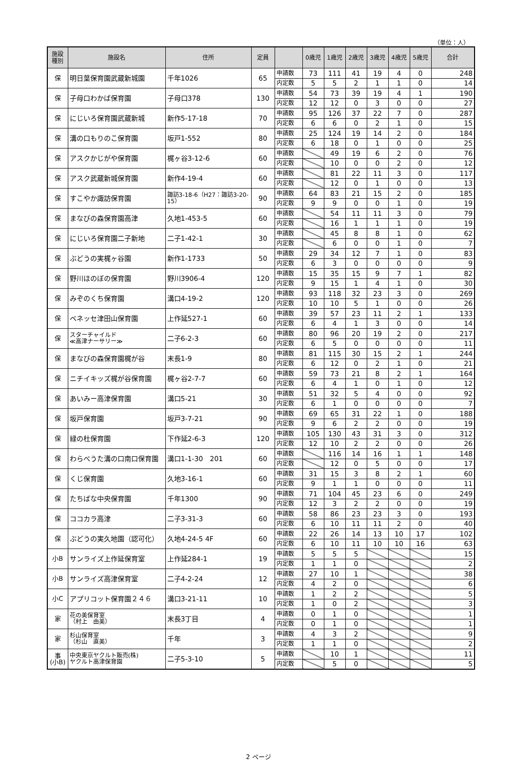（単位：人）
| 施設 種別 | 施設名 | 住所 | 定員 | | 0歳児 | 1歳児 | 2歳児 | 3歳児 | 4歳児 | 5歳児 | 合計 |
| --- | --- | --- | --- | --- | --- | --- | --- | --- | --- | --- | --- |
| 保 | 明日葉保育園武蔵新城園 | 千年1026 | 65 | 申請数 | 73 | 111 | 41 | 19 | 4 | 0 | 248 |
| | | | | 内定数 | 5 | 5 | 2 | 1 | 1 | 0 | 14 |
| 保 | 子母口わかば保育園 | 子母口378 | 130 | 申請数 | 54 | 73 | 39 | 19 | 4 | 1 | 190 |
| | | | | 内定数 | 12 | 12 | 0 | 3 | 0 | 0 | 27 |
| 保 | にじいろ保育園武蔵新城 | 新作5-17-18 | 70 | 申請数 | 95 | 126 | 37 | 22 | 7 | 0 | 287 |
| | | | | 内定数 | 6 | 6 | 0 | 2 | 1 | 0 | 15 |
| 保 | 溝の口もりのこ保育園 | 坂戸1-552 | 80 | 申請数 | 25 | 124 | 19 | 14 | 2 | 0 | 184 |
| | | | | 内定数 | 6 | 18 | 0 | 1 | 0 | 0 | 25 |
| 保 | アスクかじがや保育園 | 梶ヶ谷3-12-6 | 60 | 申請数 | | 49 | 19 | 6 | 2 | 0 | 76 |
| | | | | 内定数 | | 10 | 0 | 0 | 2 | 0 | 12 |
| 保 | アスク武蔵新城保育園 | 新作4-19-4 | 60 | 申請数 | | 81 | 22 | 11 | 3 | 0 | 117 |
| | | | | 内定数 | | 12 | 0 | 1 | 0 | 0 | 13 |
| 保 | すこやか諏訪保育園 | 諏訪3-18-6（H27：諏訪3-20-15） | 90 | 申請数 | 64 | 83 | 21 | 15 | 2 | 0 | 185 |
| | | | | 内定数 | 9 | 9 | 0 | 0 | 1 | 0 | 19 |
| 保 | まなびの森保育園高津 | 久地1-453-5 | 60 | 申請数 | | 54 | 11 | 11 | 3 | 0 | 79 |
| | | | | 内定数 | | 16 | 1 | 1 | 1 | 0 | 19 |
| 保 | にじいろ保育園二子新地 | 二子1-42-1 | 30 | 申請数 | | 45 | 8 | 8 | 1 | 0 | 62 |
| | | | | 内定数 | | 6 | 0 | 0 | 1 | 0 | 7 |
| 保 | ぶどうの実梶ヶ谷園 | 新作1-1733 | 50 | 申請数 | 29 | 34 | 12 | 7 | 1 | 0 | 83 |
| | | | | 内定数 | 6 | 3 | 0 | 0 | 0 | 0 | 9 |
| 保 | 野川ほのぼの保育園 | 野川3906-4 | 120 | 申請数 | 15 | 35 | 15 | 9 | 7 | 1 | 82 |
| | | | | 内定数 | 9 | 15 | 1 | 4 | 1 | 0 | 30 |
| 保 | みぞのくち保育園 | 溝口4-19-2 | 120 | 申請数 | 93 | 118 | 32 | 23 | 3 | 0 | 269 |
| | | | | 内定数 | 10 | 10 | 5 | 1 | 0 | 0 | 26 |
| 保 | ベネッセ津田山保育園 | 上作延527-1 | 60 | 申請数 | 39 | 57 | 23 | 11 | 2 | 1 | 133 |
| | | | | 内定数 | 6 | 4 | 1 | 3 | 0 | 0 | 14 |
| 保 | スターチャイルド ≪高津ナーサリー≫ | 二子6-2-3 | 60 | 申請数 | 80 | 96 | 20 | 19 | 2 | 0 | 217 |
| | | | | 内定数 | 6 | 5 | 0 | 0 | 0 | 0 | 11 |
| 保 | まなびの森保育園梶が谷 | 末長1-9 | 80 | 申請数 | 81 | 115 | 30 | 15 | 2 | 1 | 244 |
| | | | | 内定数 | 6 | 12 | 0 | 2 | 1 | 0 | 21 |
| 保 | ニチイキッズ梶が谷保育園 | 梶ヶ谷2-7-7 | 60 | 申請数 | 59 | 73 | 21 | 8 | 2 | 1 | 164 |
| | | | | 内定数 | 6 | 4 | 1 | 0 | 1 | 0 | 12 |
| 保 | あいみー高津保育園 | 溝口5-21 | 30 | 申請数 | 51 | 32 | 5 | 4 | 0 | 0 | 92 |
| | | | | 内定数 | 6 | 1 | 0 | 0 | 0 | 0 | 7 |
| 保 | 坂戸保育園 | 坂戸3-7-21 | 90 | 申請数 | 69 | 65 | 31 | 22 | 1 | 0 | 188 |
| | | | | 内定数 | 9 | 6 | 2 | 2 | 0 | 0 | 19 |
| 保 | 緑の杜保育園 | 下作延2-6-3 | 120 | 申請数 | 105 | 130 | 43 | 31 | 3 | 0 | 312 |
| | | | | 内定数 | 12 | 10 | 2 | 2 | 0 | 0 | 26 |
| 保 | わらべうた溝の口南口保育園 | 溝口1-1-30 201 | 60 | 申請数 | | 116 | 14 | 16 | 1 | 1 | 148 |
| | | | | 内定数 | | 12 | 0 | 5 | 0 | 0 | 17 |
| 保 | くじ保育園 | 久地3-16-1 | 60 | 申請数 | 31 | 15 | 3 | 8 | 2 | 1 | 60 |
| | | | | 内定数 | 9 | 1 | 1 | 0 | 0 | 0 | 11 |
| 保 | たちばな中央保育園 | 千年1300 | 90 | 申請数 | 71 | 104 | 45 | 23 | 6 | 0 | 249 |
| | | | | 内定数 | 12 | 3 | 2 | 2 | 0 | 0 | 19 |
| 保 | ココカラ高津 | 二子3-31-3 | 60 | 申請数 | 58 | 86 | 23 | 23 | 3 | 0 | 193 |
| | | | | 内定数 | 6 | 10 | 11 | 11 | 2 | 0 | 40 |
| 保 | ぶどうの実久地園（認可化） | 久地4-24-5 4F | 60 | 申請数 | 22 | 26 | 14 | 13 | 10 | 17 | 102 |
| | | | | 内定数 | 6 | 10 | 11 | 10 | 10 | 16 | 63 |
| 小B | サンライズ上作延保育室 | 上作延284-1 | 19 | 申請数 | 5 | 5 | 5 | | | | 15 |
| | | | | 内定数 | 1 | 1 | 0 | | | | 2 |
| 小B | サンライズ高津保育室 | 二子4-2-24 | 12 | 申請数 | 27 | 10 | 1 | | | | 38 |
| | | | | 内定数 | 4 | 2 | 0 | | | | 6 |
| 小C | アプリコット保育園２４６ | 溝口3-21-11 | 10 | 申請数 | 1 | 2 | 2 | | | | 5 |
| | | | | 内定数 | 1 | 0 | 2 | | | | 3 |
| 家 | 花の美保育室 （村上 由美） | 末長3丁目 | 4 | 申請数 | 0 | 1 | 0 | | | | 1 |
| | | | | 内定数 | 0 | 1 | 0 | | | | 1 |
| 家 | 杉山保育室 （杉山 直美） | 千年 | 3 | 申請数 | 4 | 3 | 2 | | | | 9 |
| | | | | 内定数 | 1 | 1 | 0 | | | | 2 |
| 事 (小B) | 中央東京ヤクルト販売(株) ヤクルト高津保育園 | 二子5-3-10 | 5 | 申請数 | | 10 | 1 | | | | 11 |
| | | | | 内定数 | | 5 | 0 | | | | 5 |
2 ページ